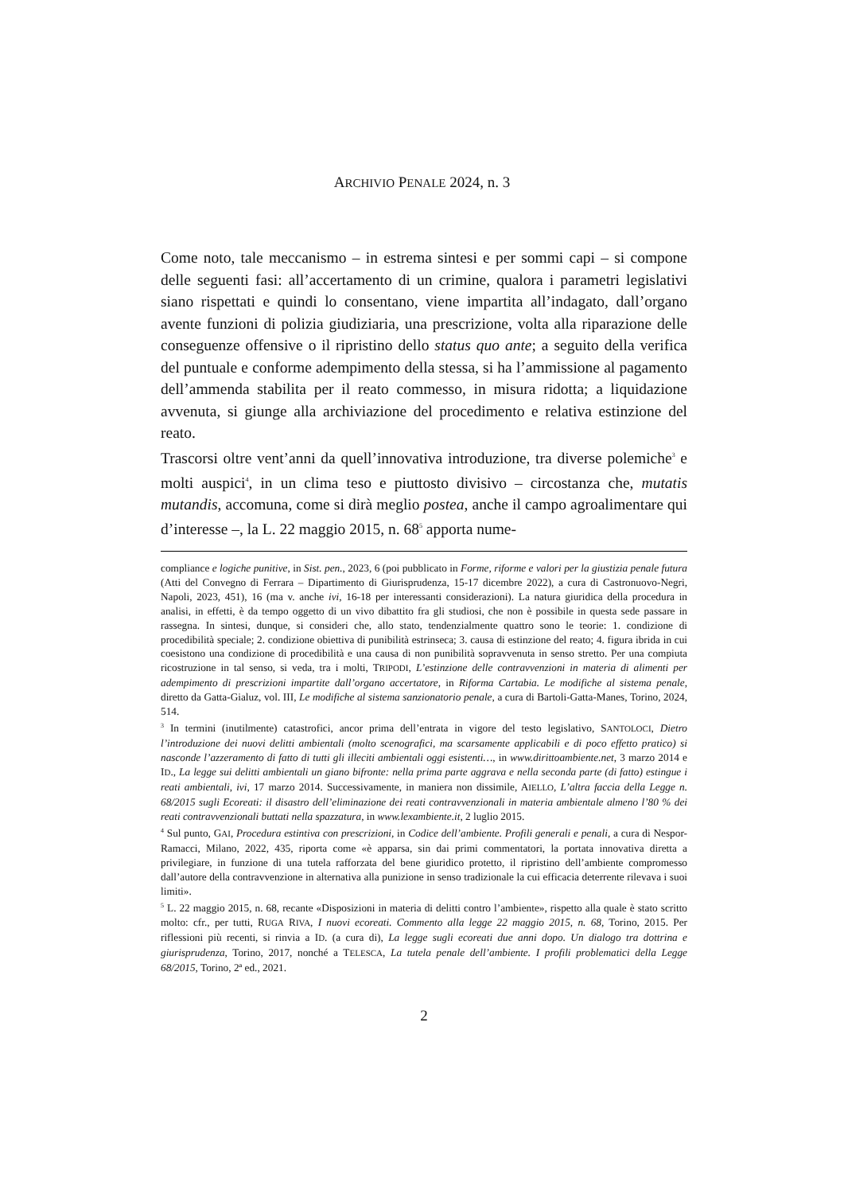ARCHIVIO PENALE 2024, n. 3
Come noto, tale meccanismo – in estrema sintesi e per sommi capi – si compone delle seguenti fasi: all’accertamento di un crimine, qualora i parametri legislativi siano rispettati e quindi lo consentano, viene impartita all’indagato, dall’organo avente funzioni di polizia giudiziaria, una prescrizione, volta alla riparazione delle conseguenze offensive o il ripristino dello status quo ante; a seguito della verifica del puntuale e conforme adempimento della stessa, si ha l’ammissione al pagamento dell’ammenda stabilita per il reato commesso, in misura ridotta; a liquidazione avvenuta, si giunge alla archiviazione del procedimento e relativa estinzione del reato.
Trascorsi oltre vent’anni da quell’innovativa introduzione, tra diverse polemiche<sup>3</sup> e molti auspici<sup>4</sup>, in un clima teso e piuttosto divisivo – circostanza che, mutatis mutandis, accomuna, come si dirà meglio postea, anche il campo agroalimentare qui d’interesse –, la L. 22 maggio 2015, n. 68<sup>5</sup> apporta nume-
compliance e logiche punitive, in Sist. pen., 2023, 6 (poi pubblicato in Forme, riforme e valori per la giustizia penale futura (Atti del Convegno di Ferrara – Dipartimento di Giurisprudenza, 15-17 dicembre 2022), a cura di Castronuovo-Negri, Napoli, 2023, 451), 16 (ma v. anche ivi, 16-18 per interessanti considerazioni). La natura giuridica della procedura in analisi, in effetti, è da tempo oggetto di un vivo dibattito fra gli studiosi, che non è possibile in questa sede passare in rassegna. In sintesi, dunque, si consideri che, allo stato, tendenzialmente quattro sono le teorie: 1. condizione di procedibilità speciale; 2. condizione obiettiva di punibilità estrinseca; 3. causa di estinzione del reato; 4. figura ibrida in cui coesistono una condizione di procedibilità e una causa di non punibilità sopravvenuta in senso stretto. Per una compiuta ricostruzione in tal senso, si veda, tra i molti, TRIPODI, L’estinzione delle contravvenzioni in materia di alimenti per adempimento di prescrizioni impartite dall’organo accertatore, in Riforma Cartabia. Le modifiche al sistema penale, diretto da Gatta-Gialuz, vol. III, Le modifiche al sistema sanzionatorio penale, a cura di Bartoli-Gatta-Manes, Torino, 2024, 514.
<sup>3</sup> In termini (inutilmente) catastrofici, ancor prima dell’entrata in vigore del testo legislativo, SANTOLOCI, Dietro l’introduzione dei nuovi delitti ambientali (molto scenografici, ma scarsamente applicabili e di poco effetto pratico) si nasconde l’azzeramento di fatto di tutti gli illeciti ambientali oggi esistenti…, in www.dirittoambiente.net, 3 marzo 2014 e ID., La legge sui delitti ambientali un giano bifronte: nella prima parte aggrava e nella seconda parte (di fatto) estingue i reati ambientali, ivi, 17 marzo 2014. Successivamente, in maniera non dissimile, AIELLO, L’altra faccia della Legge n. 68/2015 sugli Ecoreati: il disastro dell’eliminazione dei reati contravvenzionali in materia ambientale almeno l’80 % dei reati contravvenzionali buttati nella spazzatura, in www.lexambiente.it, 2 luglio 2015.
<sup>4</sup> Sul punto, GAI, Procedura estintiva con prescrizioni, in Codice dell’ambiente. Profili generali e penali, a cura di Nespor-Ramacci, Milano, 2022, 435, riporta come «è apparsa, sin dai primi commentatori, la portata innovativa diretta a privilegiare, in funzione di una tutela rafforzata del bene giuridico protetto, il ripristino dell’ambiente compromesso dall’autore della contravvenzione in alternativa alla punizione in senso tradizionale la cui efficacia deterrente rilevava i suoi limiti».
<sup>5</sup> L. 22 maggio 2015, n. 68, recante «Disposizioni in materia di delitti contro l’ambiente», rispetto alla quale è stato scritto molto: cfr., per tutti, RUGA RIVA, I nuovi ecoreati. Commento alla legge 22 maggio 2015, n. 68, Torino, 2015. Per riflessioni più recenti, si rinvia a ID. (a cura di), La legge sugli ecoreati due anni dopo. Un dialogo tra dottrina e giurisprudenza, Torino, 2017, nonché a TELESCA, La tutela penale dell’ambiente. I profili problematici della Legge 68/2015, Torino, 2ª ed., 2021.
2